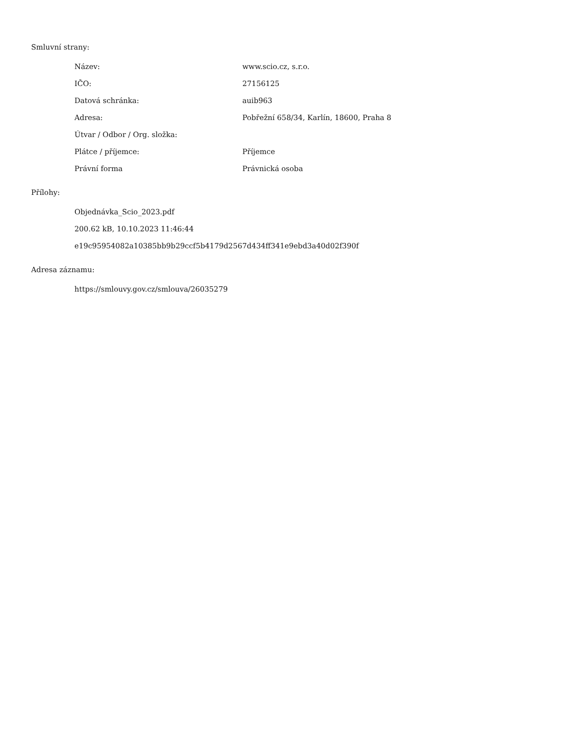Smluvní strany:
| Název: | www.scio.cz, s.r.o. |
| IČO: | 27156125 |
| Datová schránka: | auib963 |
| Adresa: | Pobřežní 658/34, Karlín, 18600, Praha 8 |
| Útvar / Odbor / Org. složka: | |
| Plátce / příjemce: | Příjemce |
| Právní forma | Právnická osoba |
Přílohy:
Objednávka_Scio_2023.pdf
200.62 kB, 10.10.2023 11:46:44
e19c95954082a10385bb9b29ccf5b4179d2567d434ff341e9ebd3a40d02f390f
Adresa záznamu:
https://smlouvy.gov.cz/smlouva/26035279